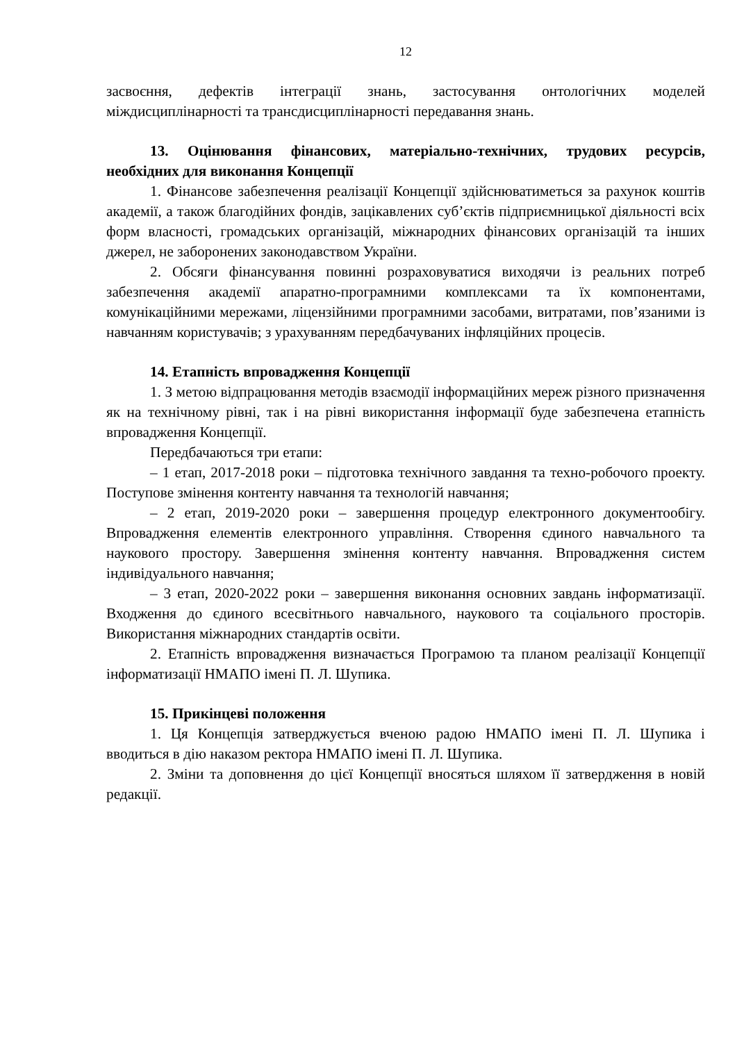12
засвоєння, дефектів інтеграції знань, застосування онтологічних моделей міждисциплінарності та трансдисциплінарності передавання знань.
13. Оцінювання фінансових, матеріально-технічних, трудових ресурсів, необхідних для виконання Концепції
1. Фінансове забезпечення реалізації Концепції здійснюватиметься за рахунок коштів академії, а також благодійних фондів, зацікавлених суб’єктів підприємницької діяльності всіх форм власності, громадських організацій, міжнародних фінансових організацій та інших джерел, не заборонених законодавством України.
2. Обсяги фінансування повинні розраховуватися виходячи із реальних потреб забезпечення академії апаратно-програмними комплексами та їх компонентами, комунікаційними мережами, ліцензійними програмними засобами, витратами, пов’язаними із навчанням користувачів; з урахуванням передбачуваних інфляційних процесів.
14. Етапність впровадження Концепції
1. З метою відпрацювання методів взаємодії інформаційних мереж різного призначення як на технічному рівні, так і на рівні використання інформації буде забезпечена етапність впровадження Концепції.
Передбачаються три етапи:
– 1 етап, 2017-2018 роки – підготовка технічного завдання та техно-робочого проекту. Поступове змінення контенту навчання та технологій навчання;
– 2 етап, 2019-2020 роки – завершення процедур електронного документообігу. Впровадження елементів електронного управління. Створення єдиного навчального та наукового простору. Завершення змінення контенту навчання. Впровадження систем індивідуального навчання;
– 3 етап, 2020-2022 роки – завершення виконання основних завдань інформатизації. Входження до єдиного всесвітнього навчального, наукового та соціального просторів. Використання міжнародних стандартів освіти.
2. Етапність впровадження визначається Програмою та планом реалізації Концепції інформатизації НМАПО імені П. Л. Шупика.
15. Прикінцеві положення
1. Ця Концепція затверджується вченою радою НМАПО імені П. Л. Шупика і вводиться в дію наказом ректора НМАПО імені П. Л. Шупика.
2. Зміни та доповнення до цієї Концепції вносяться шляхом її затвердження в новій редакції.